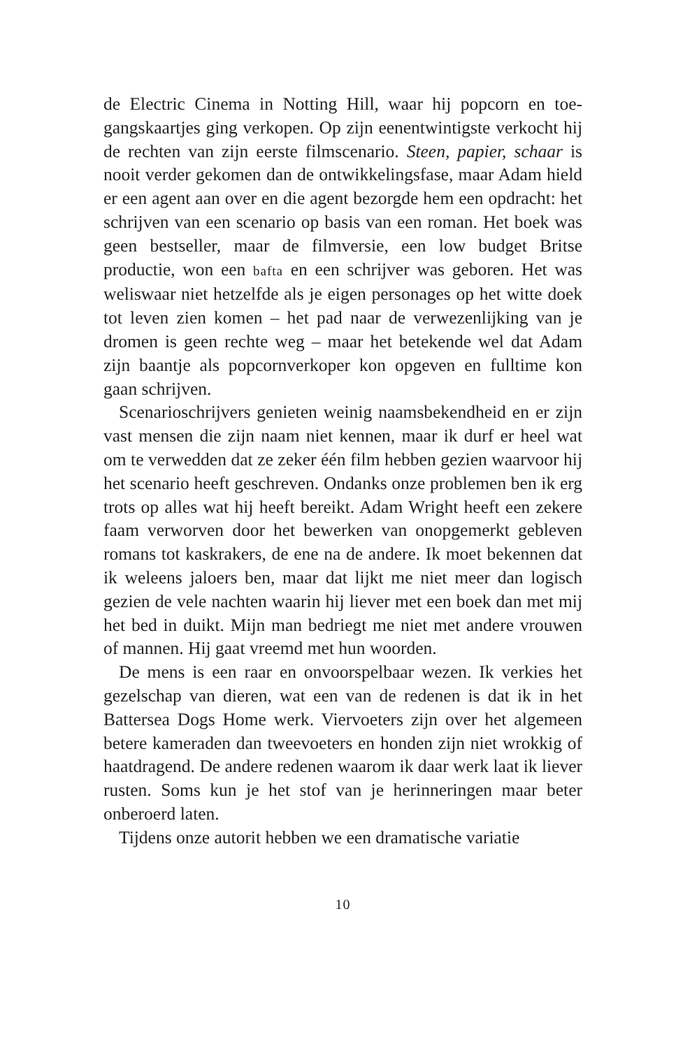de Electric Cinema in Notting Hill, waar hij popcorn en toe­gangskaartjes ging verkopen. Op zijn eenentwintigste ver­kocht hij de rechten van zijn eerste filmscenario. Steen, pa­pier, schaar is nooit verder gekomen dan de ontwikkelingsfase, maar Adam hield er een agent aan over en die agent bezorgde hem een opdracht: het schrijven van een scenario op basis van een roman. Het boek was geen bestseller, maar de film­versie, een low budget Britse productie, won een bafta en een schrijver was geboren. Het was weliswaar niet hetzelfde als je eigen personages op het witte doek tot leven zien komen – het pad naar de verwezenlijking van je dromen is geen rechte weg – maar het betekende wel dat Adam zijn baantje als popcornverkoper kon opgeven en fulltime kon gaan schrijven.
Scenarioschrijvers genieten weinig naamsbekendheid en er zijn vast mensen die zijn naam niet kennen, maar ik durf er heel wat om te verwedden dat ze zeker één film hebben ge­zien waarvoor hij het scenario heeft geschreven. Ondanks onze problemen ben ik erg trots op alles wat hij heeft bereikt. Adam Wright heeft een zekere faam verworven door het be­werken van onopgemerkt gebleven romans tot kaskrakers, de ene na de andere. Ik moet bekennen dat ik weleens jaloers ben, maar dat lijkt me niet meer dan logisch gezien de vele nachten waarin hij liever met een boek dan met mij het bed in duikt. Mijn man bedriegt me niet met andere vrouwen of mannen. Hij gaat vreemd met hun woorden.
De mens is een raar en onvoorspelbaar wezen. Ik verkies het gezelschap van dieren, wat een van de redenen is dat ik in het Battersea Dogs Home werk. Viervoeters zijn over het al­gemeen betere kameraden dan tweevoeters en honden zijn niet wrokkig of haatdragend. De andere redenen waarom ik daar werk laat ik liever rusten. Soms kun je het stof van je herinneringen maar beter onberoerd laten.
Tijdens onze autorit hebben we een dramatische variatie
10